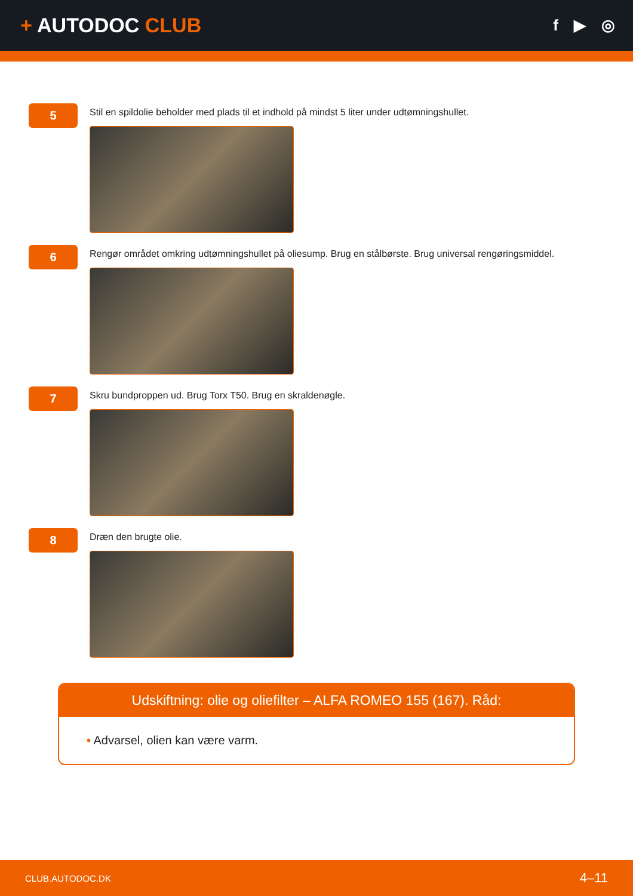+ AUTODOC CLUB
f ▶ ◎
5
Stil en spildolie beholder med plads til et indhold på mindst 5 liter under udtømningshullet.
6
Rengør området omkring udtømningshullet på oliesump. Brug en stålbørste. Brug universal rengøringsmiddel.
7
Skru bundproppen ud. Brug Torx T50. Brug en skraldenøgle.
8
Dræn den brugte olie.
Udskiftning: olie og oliefilter – ALFA ROMEO 155 (167). Råd:
• Advarsel, olien kan være varm.
CLUB.AUTODOC.DK 4–11